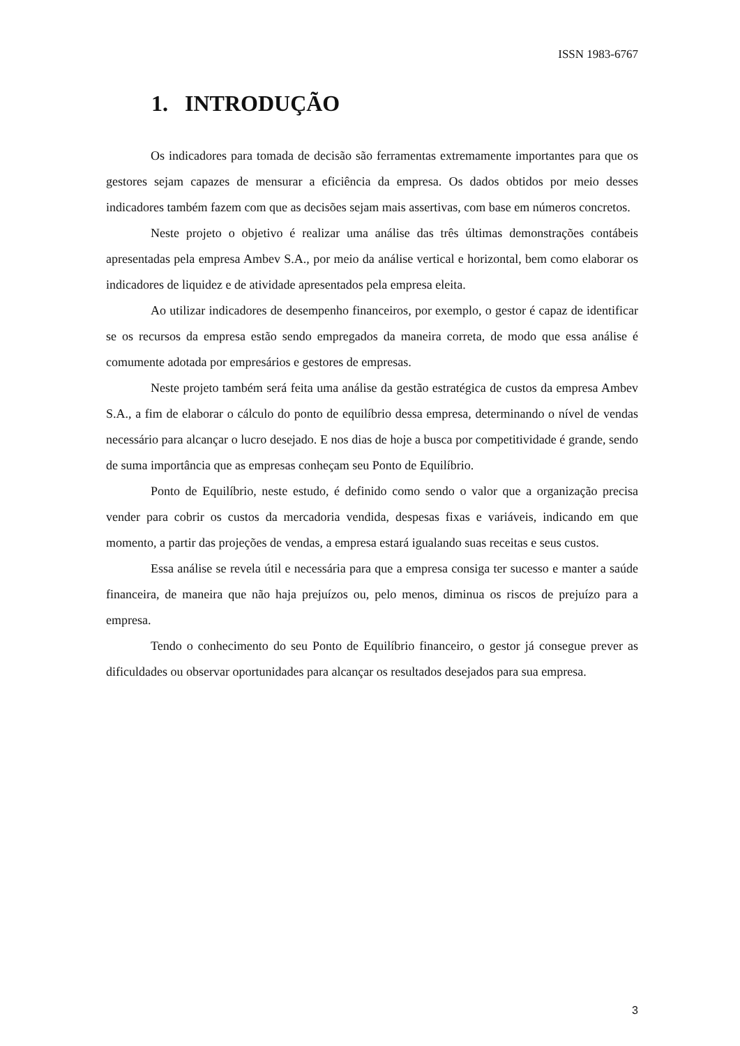ISSN 1983-6767
1. INTRODUÇÃO
Os indicadores para tomada de decisão são ferramentas extremamente importantes para que os gestores sejam capazes de mensurar a eficiência da empresa. Os dados obtidos por meio desses indicadores também fazem com que as decisões sejam mais assertivas, com base em números concretos.
Neste projeto o objetivo é realizar uma análise das três últimas demonstrações contábeis apresentadas pela empresa Ambev S.A., por meio da análise vertical e horizontal, bem como elaborar os indicadores de liquidez e de atividade apresentados pela empresa eleita.
Ao utilizar indicadores de desempenho financeiros, por exemplo, o gestor é capaz de identificar se os recursos da empresa estão sendo empregados da maneira correta, de modo que essa análise é comumente adotada por empresários e gestores de empresas.
Neste projeto também será feita uma análise da gestão estratégica de custos da empresa Ambev S.A., a fim de elaborar o cálculo do ponto de equilíbrio dessa empresa, determinando o nível de vendas necessário para alcançar o lucro desejado. E nos dias de hoje a busca por competitividade é grande, sendo de suma importância que as empresas conheçam seu Ponto de Equilíbrio.
Ponto de Equilíbrio, neste estudo, é definido como sendo o valor que a organização precisa vender para cobrir os custos da mercadoria vendida, despesas fixas e variáveis, indicando em que momento, a partir das projeções de vendas, a empresa estará igualando suas receitas e seus custos.
Essa análise se revela útil e necessária para que a empresa consiga ter sucesso e manter a saúde financeira, de maneira que não haja prejuízos ou, pelo menos, diminua os riscos de prejuízo para a empresa.
Tendo o conhecimento do seu Ponto de Equilíbrio financeiro, o gestor já consegue prever as dificuldades ou observar oportunidades para alcançar os resultados desejados para sua empresa.
3